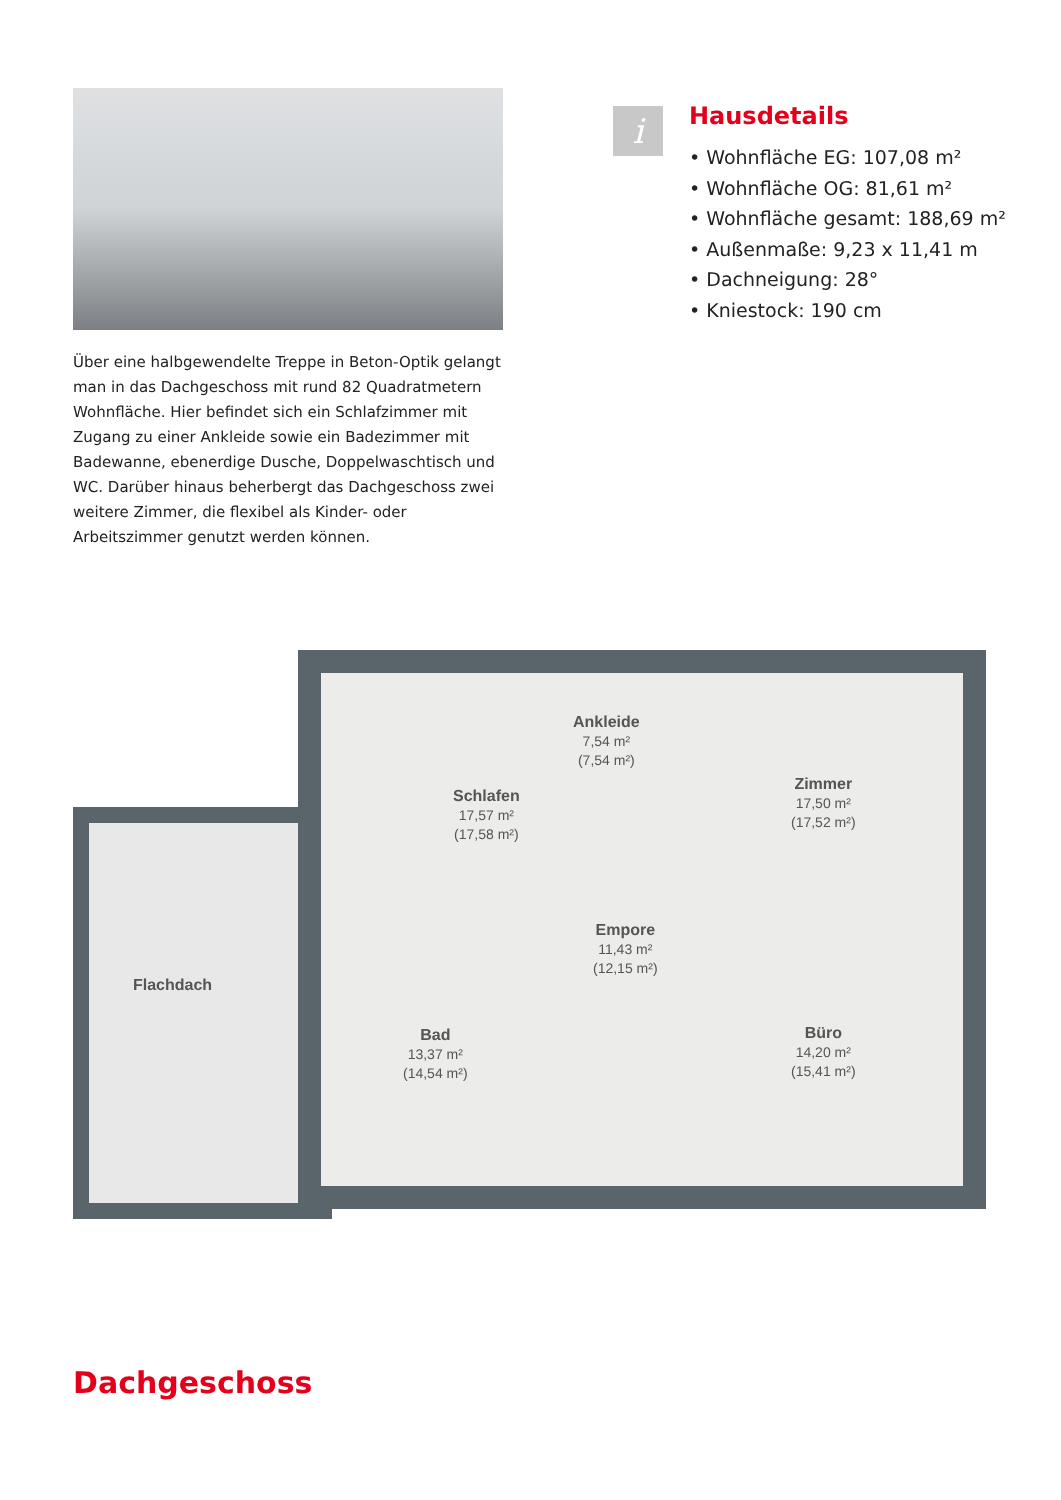Über eine halbgewendelte Treppe in Beton-Optik gelangt man in das Dachgeschoss mit rund 82 Quadratmetern Wohnfläche. Hier befindet sich ein Schlafzimmer mit Zugang zu einer Ankleide sowie ein Badezimmer mit Badewanne, ebenerdige Dusche, Doppelwaschtisch und WC. Darüber hinaus beherbergt das Dachgeschoss zwei weitere Zimmer, die flexibel als Kinder- oder Arbeitszimmer genutzt werden können.
i
Hausdetails
• Wohnfläche EG: 107,08 m²
• Wohnfläche OG: 81,61 m²
• Wohnfläche gesamt: 188,69 m²
• Außenmaße: 9,23 x 11,41 m
• Dachneigung: 28°
• Kniestock: 190 cm
Flachdach
Schlafen
17,57 m²
(17,58 m²)
Ankleide
7,54 m²
(7,54 m²)
Zimmer
17,50 m²
(17,52 m²)
Empore
11,43 m²
(12,15 m²)
Bad
13,37 m²
(14,54 m²)
Büro
14,20 m²
(15,41 m²)
Dachgeschoss